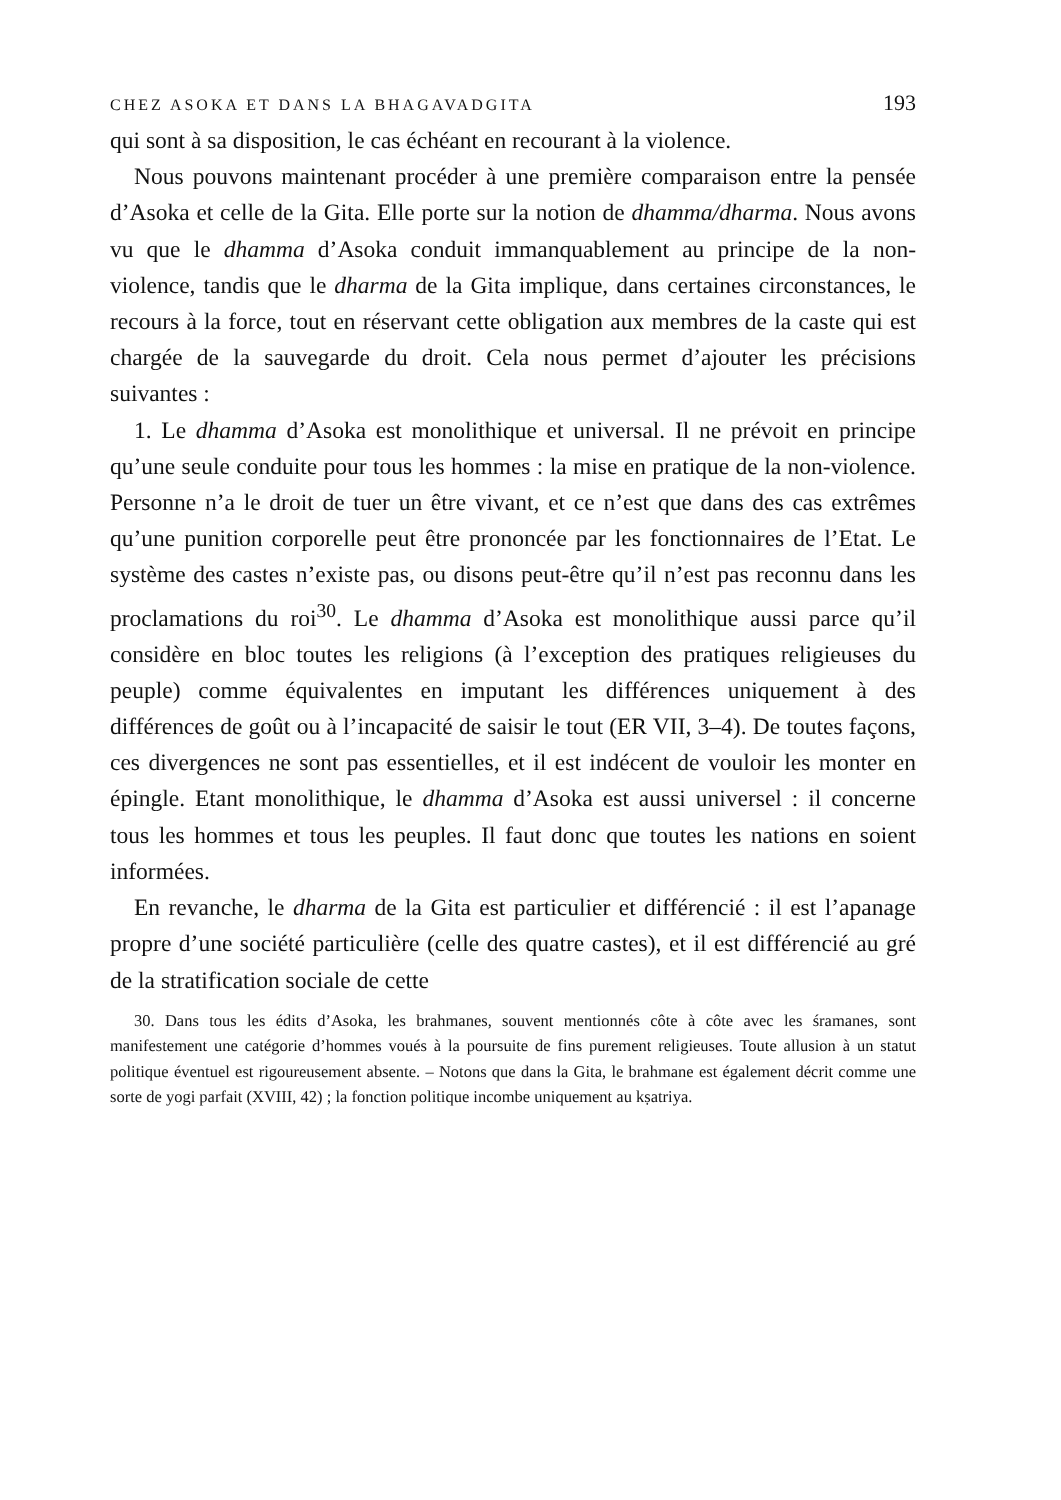CHEZ ASOKA ET DANS LA BHAGAVADGITA 193
qui sont à sa disposition, le cas échéant en recourant à la violence.
Nous pouvons maintenant procéder à une première comparaison entre la pensée d’Asoka et celle de la Gita. Elle porte sur la notion de dhamma/dharma. Nous avons vu que le dhamma d’Asoka conduit immanquablement au principe de la non-violence, tandis que le dharma de la Gita implique, dans certaines circonstances, le recours à la force, tout en réservant cette obligation aux membres de la caste qui est chargée de la sauvegarde du droit. Cela nous permet d’ajouter les précisions suivantes :
1. Le dhamma d’Asoka est monolithique et universal. Il ne prévoit en principe qu’une seule conduite pour tous les hommes : la mise en pratique de la non-violence. Personne n’a le droit de tuer un être vivant, et ce n’est que dans des cas extrêmes qu’une punition corporelle peut être prononcée par les fonctionnaires de l’Etat. Le système des castes n’existe pas, ou disons peut-être qu’il n’est pas reconnu dans les proclamations du roi<sup>30</sup>. Le dhamma d’Asoka est monolithique aussi parce qu’il considère en bloc toutes les religions (à l’exception des pratiques religieuses du peuple) comme équivalentes en imputant les différences uniquement à des différences de goût ou à l’incapacité de saisir le tout (ER VII, 3–4). De toutes façons, ces divergences ne sont pas essentielles, et il est indécent de vouloir les monter en épingle. Etant monolithique, le dhamma d’Asoka est aussi universel : il concerne tous les hommes et tous les peuples. Il faut donc que toutes les nations en soient informées.
En revanche, le dharma de la Gita est particulier et différencié : il est l’apanage propre d’une société particulière (celle des quatre castes), et il est différencié au gré de la stratification sociale de cette
30. Dans tous les édits d’Asoka, les brahmanes, souvent mentionnés côte à côte avec les śramanes, sont manifestement une catégorie d’hommes voués à la poursuite de fins purement religieuses. Toute allusion à un statut politique éventuel est rigoureusement absente. – Notons que dans la Gita, le brahmane est également décrit comme une sorte de yogi parfait (XVIII, 42) ; la fonction politique incombe uniquement au kṣatriya.